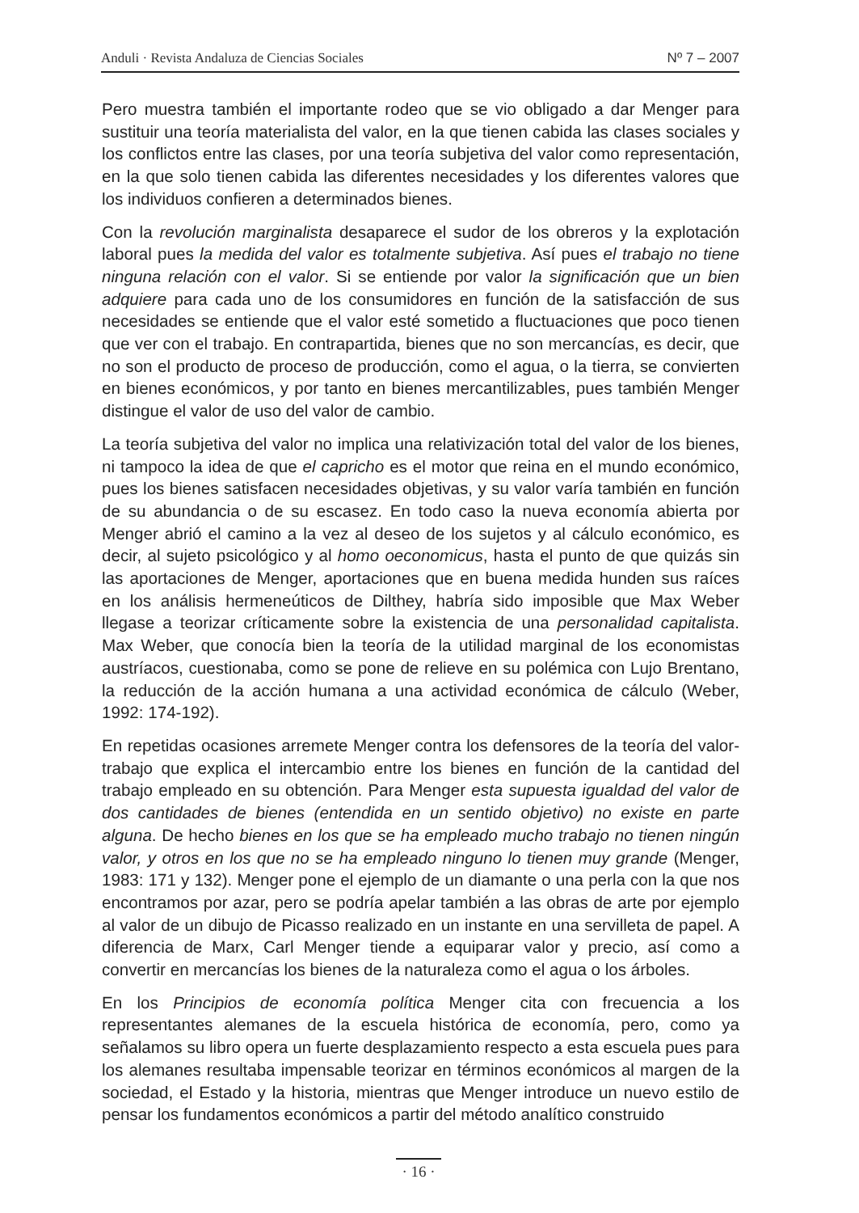Anduli · Revista Andaluza de Ciencias Sociales Nº 7 – 2007
Pero muestra también el importante rodeo que se vio obligado a dar Menger para sustituir una teoría materialista del valor, en la que tienen cabida las clases sociales y los conflictos entre las clases, por una teoría subjetiva del valor como representación, en la que solo tienen cabida las diferentes necesidades y los diferentes valores que los individuos confieren a determinados bienes.
Con la revolución marginalista desaparece el sudor de los obreros y la explotación laboral pues la medida del valor es totalmente subjetiva. Así pues el trabajo no tiene ninguna relación con el valor. Si se entiende por valor la significación que un bien adquiere para cada uno de los consumidores en función de la satisfacción de sus necesidades se entiende que el valor esté sometido a fluctuaciones que poco tienen que ver con el trabajo. En contrapartida, bienes que no son mercancías, es decir, que no son el producto de proceso de producción, como el agua, o la tierra, se convierten en bienes económicos, y por tanto en bienes mercantilizables, pues también Menger distingue el valor de uso del valor de cambio.
La teoría subjetiva del valor no implica una relativización total del valor de los bienes, ni tampoco la idea de que el capricho es el motor que reina en el mundo económico, pues los bienes satisfacen necesidades objetivas, y su valor varía también en función de su abundancia o de su escasez. En todo caso la nueva economía abierta por Menger abrió el camino a la vez al deseo de los sujetos y al cálculo económico, es decir, al sujeto psicológico y al homo oeconomicus, hasta el punto de que quizás sin las aportaciones de Menger, aportaciones que en buena medida hunden sus raíces en los análisis hermeneúticos de Dilthey, habría sido imposible que Max Weber llegase a teorizar críticamente sobre la existencia de una personalidad capitalista. Max Weber, que conocía bien la teoría de la utilidad marginal de los economistas austríacos, cuestionaba, como se pone de relieve en su polémica con Lujo Brentano, la reducción de la acción humana a una actividad económica de cálculo (Weber, 1992: 174-192).
En repetidas ocasiones arremete Menger contra los defensores de la teoría del valor-trabajo que explica el intercambio entre los bienes en función de la cantidad del trabajo empleado en su obtención. Para Menger esta supuesta igualdad del valor de dos cantidades de bienes (entendida en un sentido objetivo) no existe en parte alguna. De hecho bienes en los que se ha empleado mucho trabajo no tienen ningún valor, y otros en los que no se ha empleado ninguno lo tienen muy grande (Menger, 1983: 171 y 132). Menger pone el ejemplo de un diamante o una perla con la que nos encontramos por azar, pero se podría apelar también a las obras de arte por ejemplo al valor de un dibujo de Picasso realizado en un instante en una servilleta de papel. A diferencia de Marx, Carl Menger tiende a equiparar valor y precio, así como a convertir en mercancías los bienes de la naturaleza como el agua o los árboles.
En los Principios de economía política Menger cita con frecuencia a los representantes alemanes de la escuela histórica de economía, pero, como ya señalamos su libro opera un fuerte desplazamiento respecto a esta escuela pues para los alemanes resultaba impensable teorizar en términos económicos al margen de la sociedad, el Estado y la historia, mientras que Menger introduce un nuevo estilo de pensar los fundamentos económicos a partir del método analítico construido
· 16 ·